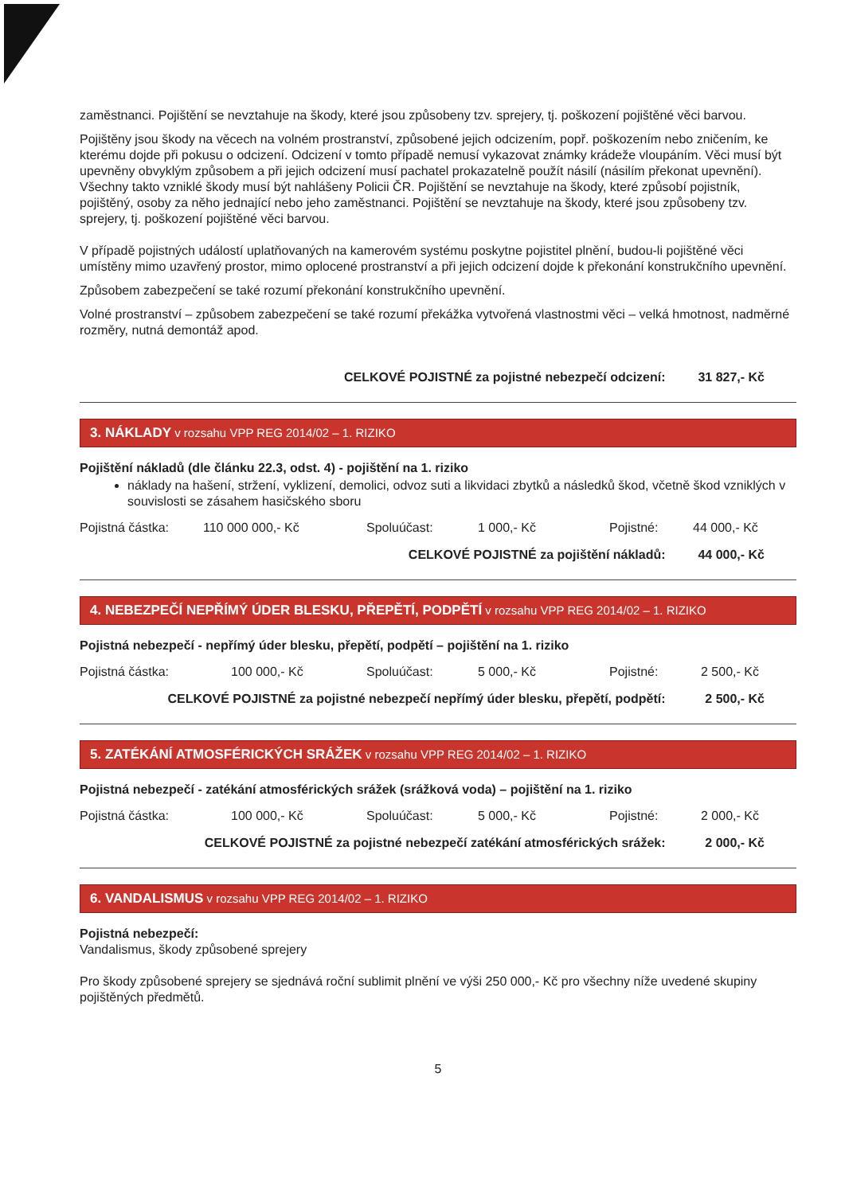zaměstnanci. Pojištění se nevztahuje na škody, které jsou způsobeny tzv. sprejery, tj. poškození pojištěné věci barvou.
Pojištěny jsou škody na věcech na volném prostranství, způsobené jejich odcizením, popř. poškozením nebo zničením, ke kterému dojde při pokusu o odcizení. Odcizení v tomto případě nemusí vykazovat známky krádeže vloupáním. Věci musí být upevněny obvyklým způsobem a při jejich odcizení musí pachatel prokazatelně použít násilí (násilím překonat upevnění). Všechny takto vzniklé škody musí být nahlášeny Policii ČR. Pojištění se nevztahuje na škody, které způsobí pojistník, pojištěný, osoby za něho jednající nebo jeho zaměstnanci. Pojištění se nevztahuje na škody, které jsou způsobeny tzv. sprejery, tj. poškození pojištěné věci barvou.
V případě pojistných událostí uplatňovaných na kamerovém systému poskytne pojistitel plnění, budou-li pojištěné věci umístěny mimo uzavřený prostor, mimo oplocené prostranství a při jejich odcizení dojde k překonání konstrukčního upevnění.
Způsobem zabezpečení se také rozumí překonání konstrukčního upevnění.
Volné prostranství – způsobem zabezpečení se také rozumí překážka vytvořená vlastnostmi věci – velká hmotnost, nadměrné rozměry, nutná demontáž apod.
CELKOVÉ POJISTNÉ za pojistné nebezpečí odcizení: 31 827,- Kč
3. NÁKLADY v rozsahu VPP REG 2014/02 – 1. RIZIKO
Pojištění nákladů (dle článku 22.3, odst. 4) - pojištění na 1. riziko
náklady na hašení, stržení, vyklizení, demolici, odvoz suti a likvidaci zbytků a následků škod, včetně škod vzniklých v souvislosti se zásahem hasičského sboru
Pojistná částka: 110 000 000,- Kč Spoluúčast: 1 000,- Kč Pojistné: 44 000,- Kč
CELKOVÉ POJISTNÉ za pojištění nákladů: 44 000,- Kč
4. NEBEZPEČÍ NEPŘÍMÝ ÚDER BLESKU, PŘEPĚTÍ, PODPĚTÍ v rozsahu VPP REG 2014/02 – 1. RIZIKO
Pojistná nebezpečí - nepřímý úder blesku, přepětí, podpětí – pojištění na 1. riziko
Pojistná částka: 100 000,- Kč Spoluúčast: 5 000,- Kč Pojistné: 2 500,- Kč
CELKOVÉ POJISTNÉ za pojistné nebezpečí nepřímý úder blesku, přepětí, podpětí: 2 500,- Kč
5. ZATÉKÁNÍ ATMOSFÉRICKÝCH SRÁŽEK v rozsahu VPP REG 2014/02 – 1. RIZIKO
Pojistná nebezpečí - zatékání atmosférických srážek (srážková voda) – pojištění na 1. riziko
Pojistná částka: 100 000,- Kč Spoluúčast: 5 000,- Kč Pojistné: 2 000,- Kč
CELKOVÉ POJISTNÉ za pojistné nebezpečí zatékání atmosférických srážek: 2 000,- Kč
6. VANDALISMUS v rozsahu VPP REG 2014/02 – 1. RIZIKO
Pojistná nebezpečí:
Vandalismus, škody způsobené sprejery
Pro škody způsobené sprejery se sjednává roční sublimit plnění ve výši 250 000,- Kč pro všechny níže uvedené skupiny pojištěných předmětů.
5